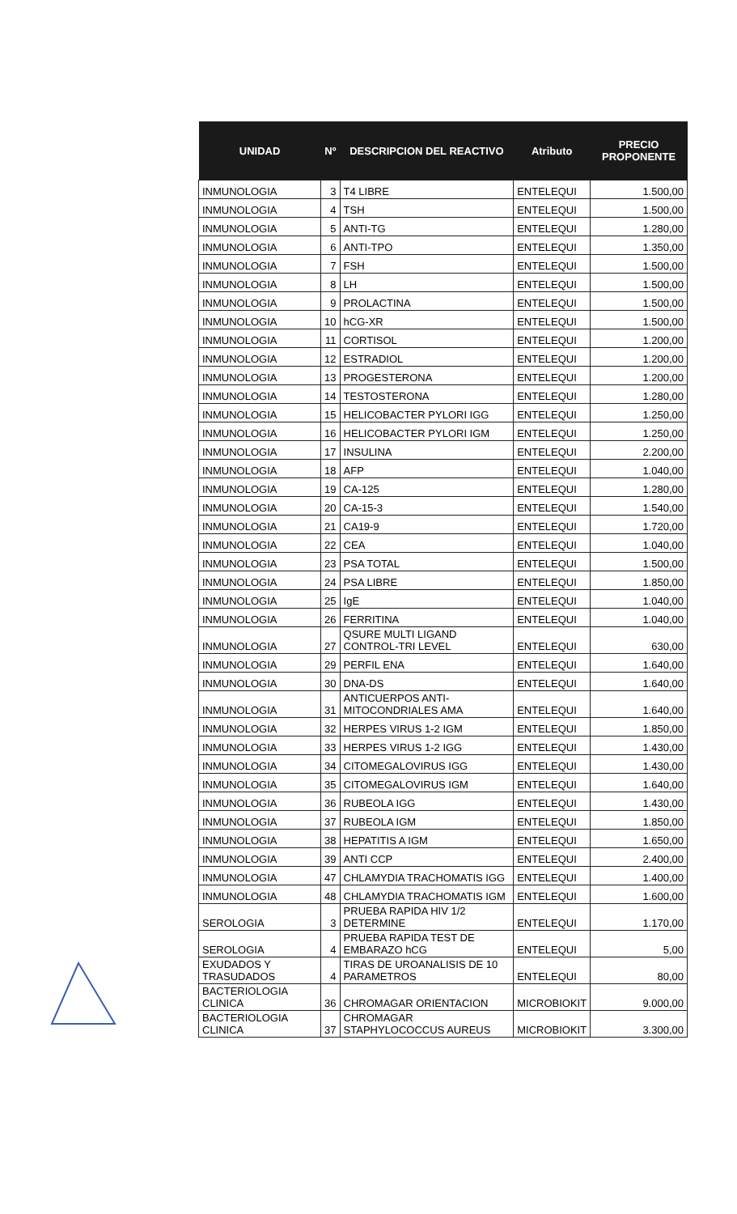| UNIDAD | Nº | DESCRIPCION DEL REACTIVO | Atributo | PRECIO PROPONENTE |
| --- | --- | --- | --- | --- |
| INMUNOLOGIA | 3 | T4 LIBRE | ENTELEQUI | 1.500,00 |
| INMUNOLOGIA | 4 | TSH | ENTELEQUI | 1.500,00 |
| INMUNOLOGIA | 5 | ANTI-TG | ENTELEQUI | 1.280,00 |
| INMUNOLOGIA | 6 | ANTI-TPO | ENTELEQUI | 1.350,00 |
| INMUNOLOGIA | 7 | FSH | ENTELEQUI | 1.500,00 |
| INMUNOLOGIA | 8 | LH | ENTELEQUI | 1.500,00 |
| INMUNOLOGIA | 9 | PROLACTINA | ENTELEQUI | 1.500,00 |
| INMUNOLOGIA | 10 | hCG-XR | ENTELEQUI | 1.500,00 |
| INMUNOLOGIA | 11 | CORTISOL | ENTELEQUI | 1.200,00 |
| INMUNOLOGIA | 12 | ESTRADIOL | ENTELEQUI | 1.200,00 |
| INMUNOLOGIA | 13 | PROGESTERONA | ENTELEQUI | 1.200,00 |
| INMUNOLOGIA | 14 | TESTOSTERONA | ENTELEQUI | 1.280,00 |
| INMUNOLOGIA | 15 | HELICOBACTER PYLORI IGG | ENTELEQUI | 1.250,00 |
| INMUNOLOGIA | 16 | HELICOBACTER PYLORI IGM | ENTELEQUI | 1.250,00 |
| INMUNOLOGIA | 17 | INSULINA | ENTELEQUI | 2.200,00 |
| INMUNOLOGIA | 18 | AFP | ENTELEQUI | 1.040,00 |
| INMUNOLOGIA | 19 | CA-125 | ENTELEQUI | 1.280,00 |
| INMUNOLOGIA | 20 | CA-15-3 | ENTELEQUI | 1.540,00 |
| INMUNOLOGIA | 21 | CA19-9 | ENTELEQUI | 1.720,00 |
| INMUNOLOGIA | 22 | CEA | ENTELEQUI | 1.040,00 |
| INMUNOLOGIA | 23 | PSA TOTAL | ENTELEQUI | 1.500,00 |
| INMUNOLOGIA | 24 | PSA LIBRE | ENTELEQUI | 1.850,00 |
| INMUNOLOGIA | 25 | IgE | ENTELEQUI | 1.040,00 |
| INMUNOLOGIA | 26 | FERRITINA | ENTELEQUI | 1.040,00 |
| INMUNOLOGIA | 27 | QSURE MULTI LIGAND CONTROL-TRI LEVEL | ENTELEQUI | 630,00 |
| INMUNOLOGIA | 29 | PERFIL ENA | ENTELEQUI | 1.640,00 |
| INMUNOLOGIA | 30 | DNA-DS | ENTELEQUI | 1.640,00 |
| INMUNOLOGIA | 31 | ANTICUERPOS ANTI-MITOCONDRIALES AMA | ENTELEQUI | 1.640,00 |
| INMUNOLOGIA | 32 | HERPES VIRUS 1-2 IGM | ENTELEQUI | 1.850,00 |
| INMUNOLOGIA | 33 | HERPES VIRUS 1-2 IGG | ENTELEQUI | 1.430,00 |
| INMUNOLOGIA | 34 | CITOMEGALOVIRUS IGG | ENTELEQUI | 1.430,00 |
| INMUNOLOGIA | 35 | CITOMEGALOVIRUS IGM | ENTELEQUI | 1.640,00 |
| INMUNOLOGIA | 36 | RUBEOLA IGG | ENTELEQUI | 1.430,00 |
| INMUNOLOGIA | 37 | RUBEOLA IGM | ENTELEQUI | 1.850,00 |
| INMUNOLOGIA | 38 | HEPATITIS A IGM | ENTELEQUI | 1.650,00 |
| INMUNOLOGIA | 39 | ANTI CCP | ENTELEQUI | 2.400,00 |
| INMUNOLOGIA | 47 | CHLAMYDIA TRACHOMATIS IGG | ENTELEQUI | 1.400,00 |
| INMUNOLOGIA | 48 | CHLAMYDIA TRACHOMATIS IGM | ENTELEQUI | 1.600,00 |
| SEROLOGIA | 3 | PRUEBA RAPIDA HIV 1/2 DETERMINE | ENTELEQUI | 1.170,00 |
| SEROLOGIA | 4 | PRUEBA RAPIDA TEST DE EMBARAZO hCG | ENTELEQUI | 5,00 |
| EXUDADOS Y TRASUDADOS | 4 | TIRAS DE UROANALISIS DE 10 PARAMETROS | ENTELEQUI | 80,00 |
| BACTERIOLOGIA CLINICA | 36 | CHROMAGAR ORIENTACION | MICROBIOKIT | 9.000,00 |
| BACTERIOLOGIA CLINICA | 37 | CHROMAGAR STAPHYLOCOCCUS AUREUS | MICROBIOKIT | 3.300,00 |